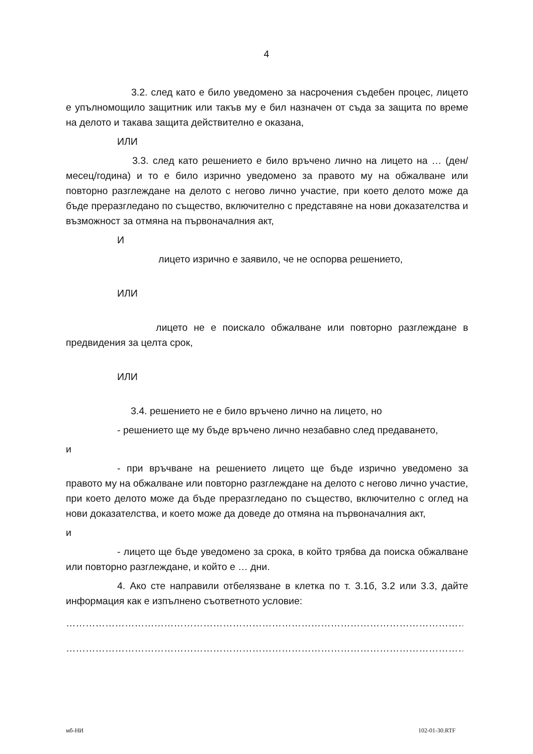4
3.2. след като е било уведомено за насрочения съдебен процес, лицето е упълномощило защитник или такъв му е бил назначен от съда за защита по време на делото и такава защита действително е оказана,
ИЛИ
3.3. след като решението е било връчено лично на лицето на … (ден/месец/година) и то е било изрично уведомено за правото му на обжалване или повторно разглеждане на делото с негово лично участие, при което делото може да бъде преразгледано по същество, включително с представяне на нови доказателства и възможност за отмяна на първоначалния акт,
И
лицето изрично е заявило, че не оспорва решението,
ИЛИ
лицето не е поискало обжалване или повторно разглеждане в предвидения за целта срок,
ИЛИ
3.4. решението не е било връчено лично на лицето, но
- решението ще му бъде връчено лично незабавно след предаването,
и
- при връчване на решението лицето ще бъде изрично уведомено за правото му на обжалване или повторно разглеждане на делото с негово лично участие, при което делото може да бъде преразгледано по същество, включително с оглед на нови доказателства, и което може да доведе до отмяна на първоначалния акт,
и
- лицето ще бъде уведомено за срока, в който трябва да поиска обжалване или повторно разглеждане, и който е … дни.
4. Ако сте направили отбелязване в клетка по т. 3.1б, 3.2 или 3.3, дайте информация как е изпълнено съответното условие:
…………………………………………………………………………………………………………………
…………………………………………………………………………………………………………………
мб-НИ 102-01-30.RTF